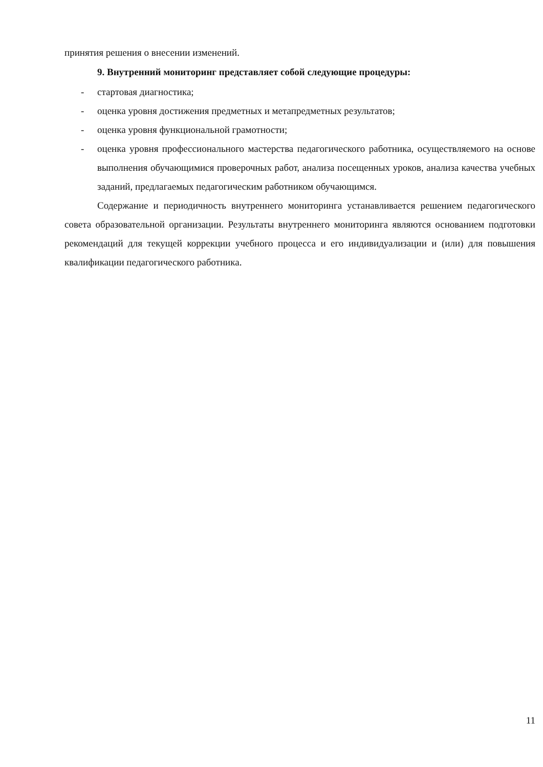принятия решения о внесении изменений.
9. Внутренний мониторинг представляет собой следующие процедуры:
- стартовая диагностика;
- оценка уровня достижения предметных и метапредметных результатов;
- оценка уровня функциональной грамотности;
- оценка уровня профессионального мастерства педагогического работника, осуществляемого на основе выполнения обучающимися проверочных работ, анализа посещенных уроков, анализа качества учебных заданий, предлагаемых педагогическим работником обучающимся.
Содержание и периодичность внутреннего мониторинга устанавливается решением педагогического совета образовательной организации. Результаты внутреннего мониторинга являются основанием подготовки рекомендаций для текущей коррекции учебного процесса и его индивидуализации и (или) для повышения квалификации педагогического работника.
11